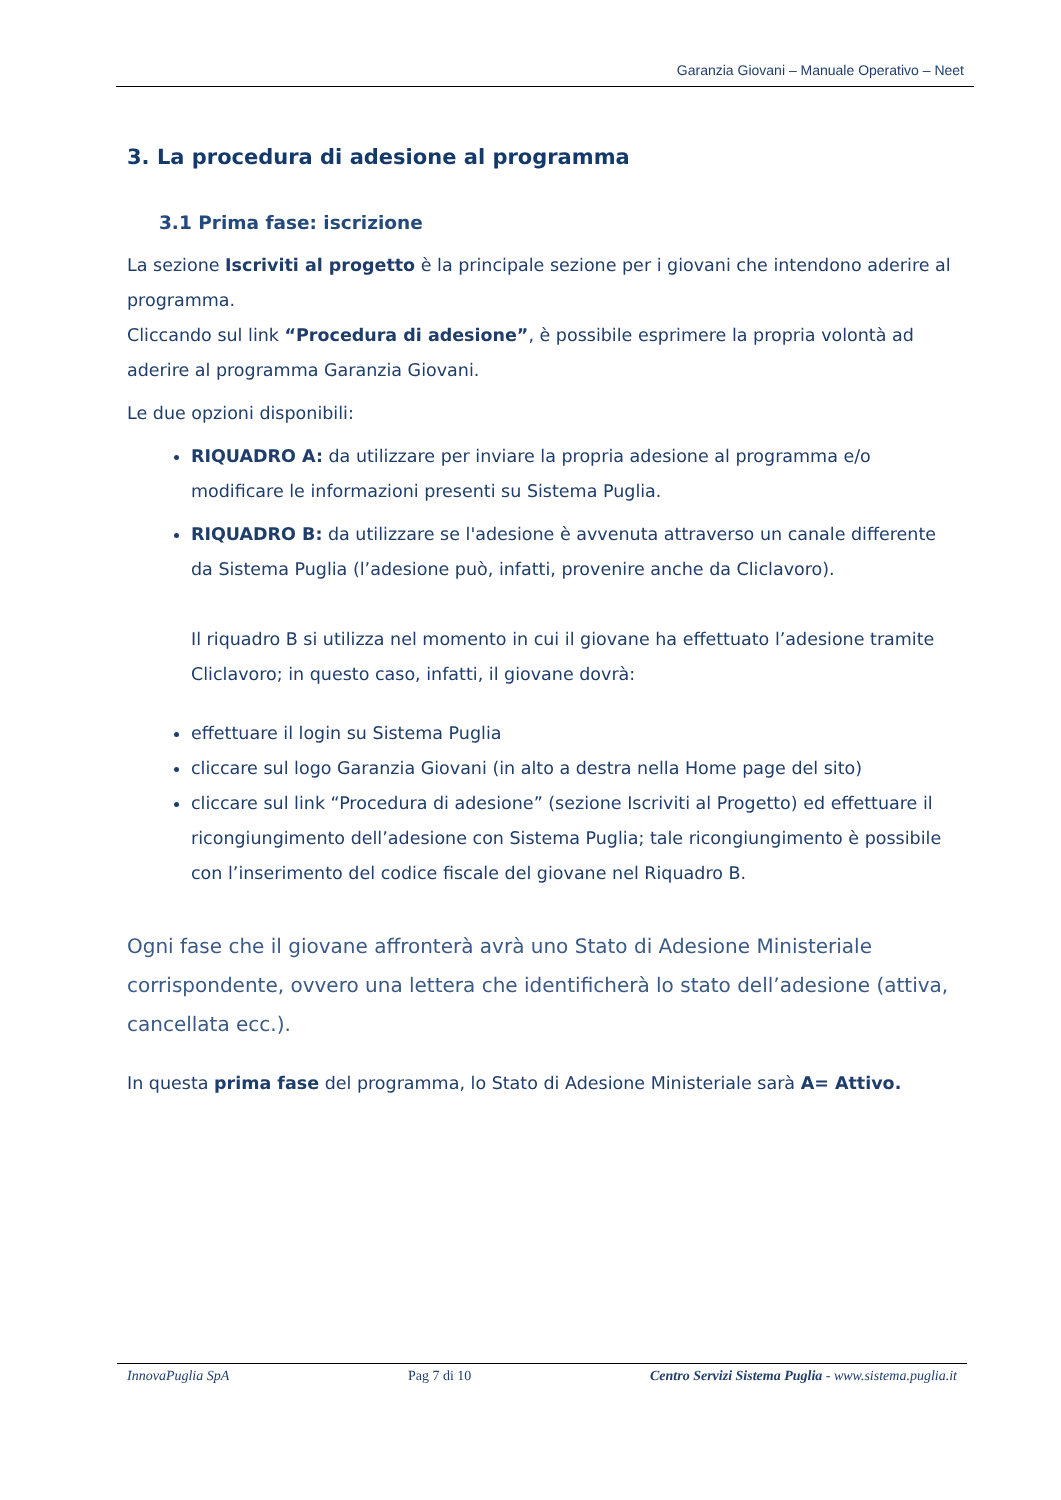Garanzia Giovani – Manuale Operativo – Neet
3. La procedura di adesione al programma
3.1 Prima fase: iscrizione
La sezione Iscriviti al progetto è la principale sezione per i giovani che intendono aderire al programma.
Cliccando sul link “Procedura di adesione”, è possibile esprimere la propria volontà ad aderire al programma Garanzia Giovani.
Le due opzioni disponibili:
RIQUADRO A: da utilizzare per inviare la propria adesione al programma e/o modificare le informazioni presenti su Sistema Puglia.
RIQUADRO B: da utilizzare se l'adesione è avvenuta attraverso un canale differente da Sistema Puglia (l’adesione può, infatti, provenire anche da Cliclavoro).
Il riquadro B si utilizza nel momento in cui il giovane ha effettuato l’adesione tramite Cliclavoro; in questo caso, infatti, il giovane dovrà:
effettuare il login su Sistema Puglia
cliccare sul logo Garanzia Giovani (in alto a destra nella Home page del sito)
cliccare sul link “Procedura di adesione” (sezione Iscriviti al Progetto) ed effettuare il ricongiungimento dell’adesione con Sistema Puglia; tale ricongiungimento è possibile con l’inserimento del codice fiscale del giovane nel Riquadro B.
Ogni fase che il giovane affronterà avrà uno Stato di Adesione Ministeriale corrispondente, ovvero una lettera che identificherà lo stato dell’adesione (attiva, cancellata ecc.).
In questa prima fase del programma, lo Stato di Adesione Ministeriale sarà A= Attivo.
InnovaPuglia SpA Pag 7 di 10 Centro Servizi Sistema Puglia - www.sistema.puglia.it